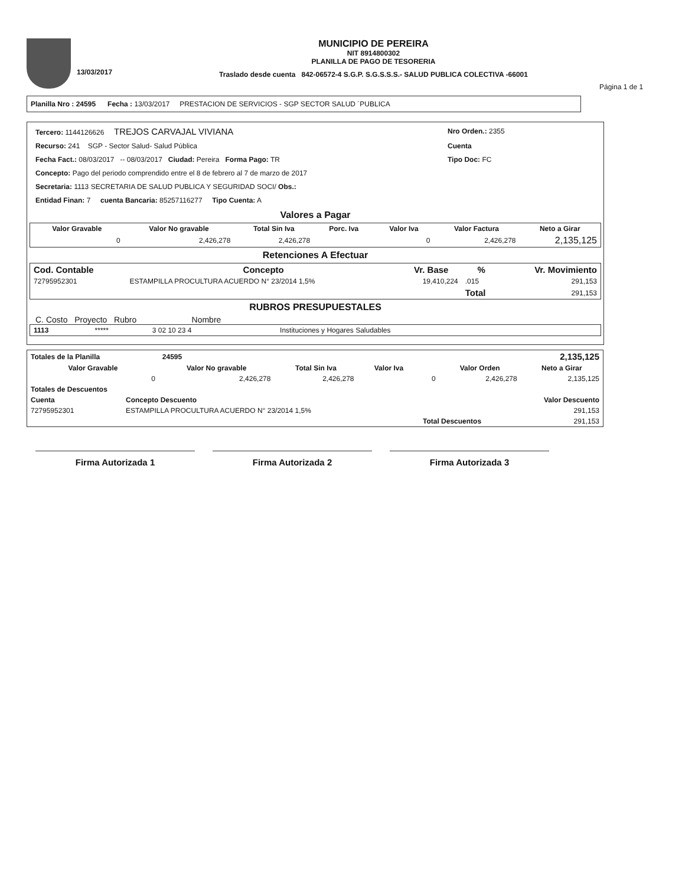13/03/2017
MUNICIPIO DE PEREIRA
NIT 8914800302
PLANILLA DE PAGO DE TESORERIA
Traslado desde cuenta 842-06572-4 S.G.P. S.G.S.S.S.- SALUD PUBLICA COLECTIVA -66001
Página 1 de 1
Planilla Nro : 24595 Fecha : 13/03/2017 PRESTACION DE SERVICIOS - SGP SECTOR SALUD ´PUBLICA
Tercero: 1144126626 TREJOS CARVAJAL VIVIANA Nro Orden.: 2355
Recurso: 241 SGP - Sector Salud- Salud Pública Cuenta
Fecha Fact.: 08/03/2017 -- 08/03/2017 Ciudad: Pereira Forma Pago: TR Tipo Doc: FC
Concepto: Pago del periodo comprendido entre el 8 de febrero al 7 de marzo de 2017
Secretaria: 1113 SECRETARIA DE SALUD PUBLICA Y SEGURIDAD SOCI/ Obs.:
Entidad Finan: 7 cuenta Bancaria: 85257116277 Tipo Cuenta: A
Valores a Pagar
| Valor Gravable | Valor No gravable | Total Sin Iva | Porc. Iva | Valor Iva | Valor Factura | Neto a Girar |
| --- | --- | --- | --- | --- | --- | --- |
| 0 | 2,426,278 | 2,426,278 | | 0 | 2,426,278 | 2,135,125 |
Retenciones A Efectuar
| Cod. Contable | Concepto | Vr. Base | % | Vr. Movimiento |
| --- | --- | --- | --- | --- |
| 72795952301 | ESTAMPILLA PROCULTURA ACUERDO N° 23/2014 1,5% | 19,410,224 | .015 | 291,153 |
| | | | Total | 291,153 |
RUBROS PRESUPUESTALES
C. Costo Proyecto Rubro Nombre
| 1113 | ***** | 3 02 10 23 4 | Instituciones y Hogares Saludables |
| Totales de la Planilla | 24595 | | | | | 2,135,125 |
| Valor Gravable | Valor No gravable | Total Sin Iva | Valor Iva | | Valor Orden | Neto a Girar |
| 0 | 2,426,278 | 2,426,278 | | 0 | 2,426,278 | 2,135,125 |
| Totales de Descuentos | | |
| Cuenta | Concepto Descuento | Valor Descuento |
| 72795952301 | ESTAMPILLA PROCULTURA ACUERDO N° 23/2014 1,5% | 291,153 |
| | Total Descuentos | 291,153 |
Firma Autorizada 1 Firma Autorizada 2 Firma Autorizada 3